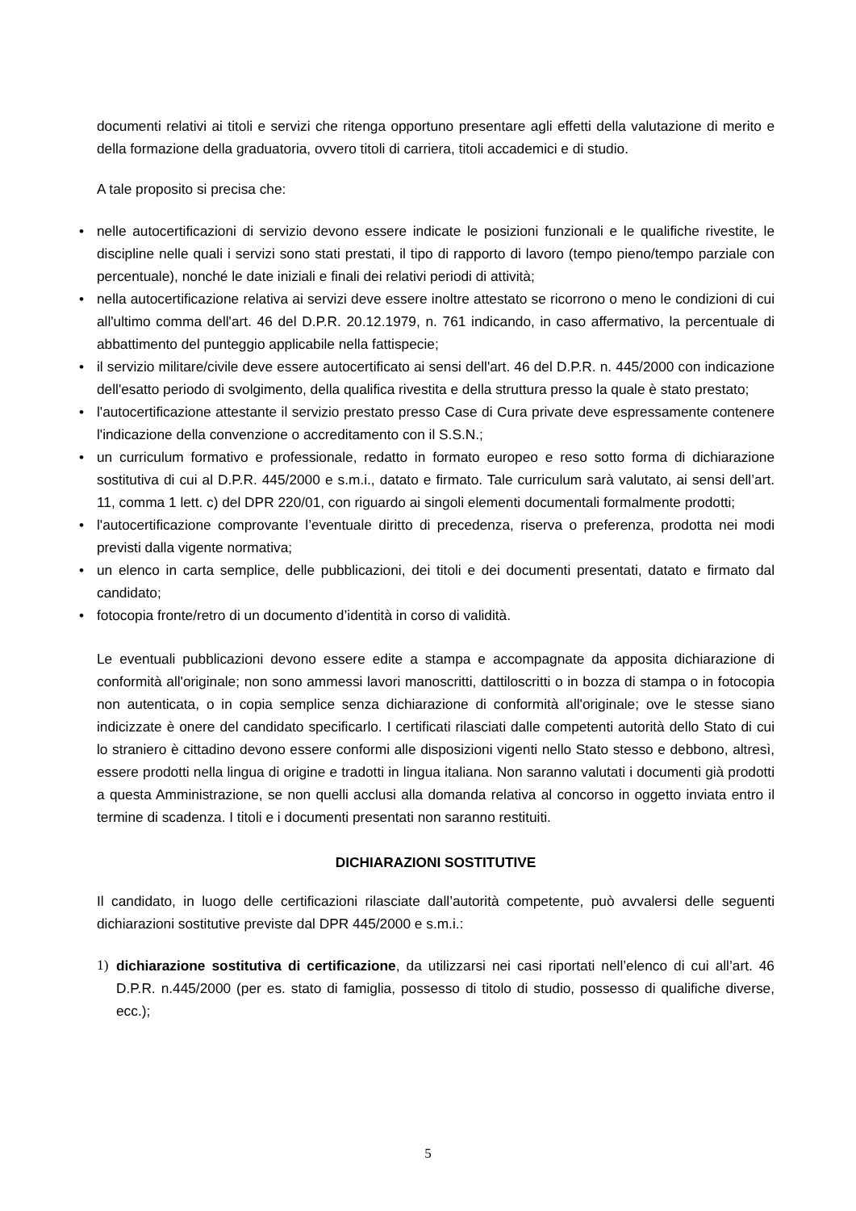documenti relativi ai titoli e servizi che ritenga opportuno presentare agli effetti della valutazione di merito e della formazione della graduatoria, ovvero titoli di carriera, titoli accademici e di studio.
A tale proposito si precisa che:
• nelle autocertificazioni di servizio devono essere indicate le posizioni funzionali e le qualifiche rivestite, le discipline nelle quali i servizi sono stati prestati, il tipo di rapporto di lavoro (tempo pieno/tempo parziale con percentuale), nonché le date iniziali e finali dei relativi periodi di attività;
• nella autocertificazione relativa ai servizi deve essere inoltre attestato se ricorrono o meno le condizioni di cui all'ultimo comma dell'art. 46 del D.P.R. 20.12.1979, n. 761 indicando, in caso affermativo, la percentuale di abbattimento del punteggio applicabile nella fattispecie;
• il servizio militare/civile deve essere autocertificato ai sensi dell'art. 46 del D.P.R. n. 445/2000 con indicazione dell'esatto periodo di svolgimento, della qualifica rivestita e della struttura presso la quale è stato prestato;
• l'autocertificazione attestante il servizio prestato presso Case di Cura private deve espressamente contenere l'indicazione della convenzione o accreditamento con il S.S.N.;
• un curriculum formativo e professionale, redatto in formato europeo e reso sotto forma di dichiarazione sostitutiva di cui al D.P.R. 445/2000 e s.m.i., datato e firmato. Tale curriculum sarà valutato, ai sensi dell’art. 11, comma 1 lett. c) del DPR 220/01, con riguardo ai singoli elementi documentali formalmente prodotti;
• l'autocertificazione comprovante l’eventuale diritto di precedenza, riserva o preferenza, prodotta nei modi previsti dalla vigente normativa;
• un elenco in carta semplice, delle pubblicazioni, dei titoli e dei documenti presentati, datato e firmato dal candidato;
• fotocopia fronte/retro di un documento d’identità in corso di validità.
Le eventuali pubblicazioni devono essere edite a stampa e accompagnate da apposita dichiarazione di conformità all'originale; non sono ammessi lavori manoscritti, dattiloscritti o in bozza di stampa o in fotocopia non autenticata, o in copia semplice senza dichiarazione di conformità all'originale; ove le stesse siano indicizzate è onere del candidato specificarlo. I certificati rilasciati dalle competenti autorità dello Stato di cui lo straniero è cittadino devono essere conformi alle disposizioni vigenti nello Stato stesso e debbono, altresì, essere prodotti nella lingua di origine e tradotti in lingua italiana. Non saranno valutati i documenti già prodotti a questa Amministrazione, se non quelli acclusi alla domanda relativa al concorso in oggetto inviata entro il termine di scadenza. I titoli e i documenti presentati non saranno restituiti.
DICHIARAZIONI SOSTITUTIVE
Il candidato, in luogo delle certificazioni rilasciate dall’autorità competente, può avvalersi delle seguenti dichiarazioni sostitutive previste dal DPR 445/2000 e s.m.i.:
1) dichiarazione sostitutiva di certificazione, da utilizzarsi nei casi riportati nell’elenco di cui all’art. 46 D.P.R. n.445/2000 (per es. stato di famiglia, possesso di titolo di studio, possesso di qualifiche diverse, ecc.);
5